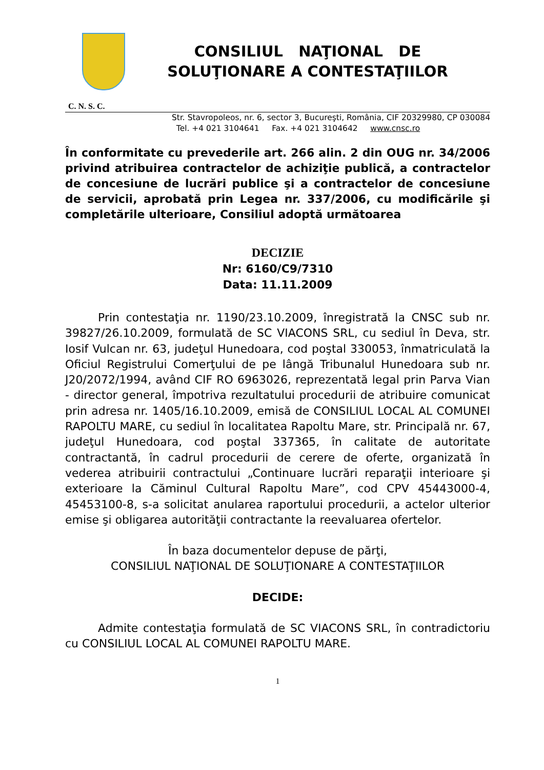CONSILIUL NAŢIONAL DE
SOLUŢIONARE A CONTESTAŢIILOR
C. N. S. C.
Str. Stavropoleos, nr. 6, sector 3, Bucureşti, România, CIF 20329980, CP 030084
Tel. +4 021 3104641 Fax. +4 021 3104642 www.cnsc.ro
În conformitate cu prevederile art. 266 alin. 2 din OUG nr. 34/2006 privind atribuirea contractelor de achiziţie publică, a contractelor de concesiune de lucrări publice şi a contractelor de concesiune de servicii, aprobată prin Legea nr. 337/2006, cu modificările şi completările ulterioare, Consiliul adoptă următoarea
DECIZIE
Nr: 6160/C9/7310
Data: 11.11.2009
Prin contestaţia nr. 1190/23.10.2009, înregistrată la CNSC sub nr. 39827/26.10.2009, formulată de SC VIACONS SRL, cu sediul în Deva, str. Iosif Vulcan nr. 63, judeţul Hunedoara, cod poştal 330053, înmatriculată la Oficiul Registrului Comerţului de pe lângă Tribunalul Hunedoara sub nr. J20/2072/1994, având CIF RO 6963026, reprezentată legal prin Parva Vian - director general, împotriva rezultatului procedurii de atribuire comunicat prin adresa nr. 1405/16.10.2009, emisă de CONSILIUL LOCAL AL COMUNEI RAPOLTU MARE, cu sediul în localitatea Rapoltu Mare, str. Principală nr. 67, judeţul Hunedoara, cod poştal 337365, în calitate de autoritate contractantă, în cadrul procedurii de cerere de oferte, organizată în vederea atribuirii contractului „Continuare lucrări reparaţii interioare şi exterioare la Căminul Cultural Rapoltu Mare”, cod CPV 45443000-4, 45453100-8, s-a solicitat anularea raportului procedurii, a actelor ulterior emise şi obligarea autorităţii contractante la reevaluarea ofertelor.
În baza documentelor depuse de părţi,
CONSILIUL NAŢIONAL DE SOLUŢIONARE A CONTESTAŢIILOR
DECIDE:
Admite contestaţia formulată de SC VIACONS SRL, în contradictoriu cu CONSILIUL LOCAL AL COMUNEI RAPOLTU MARE.
1